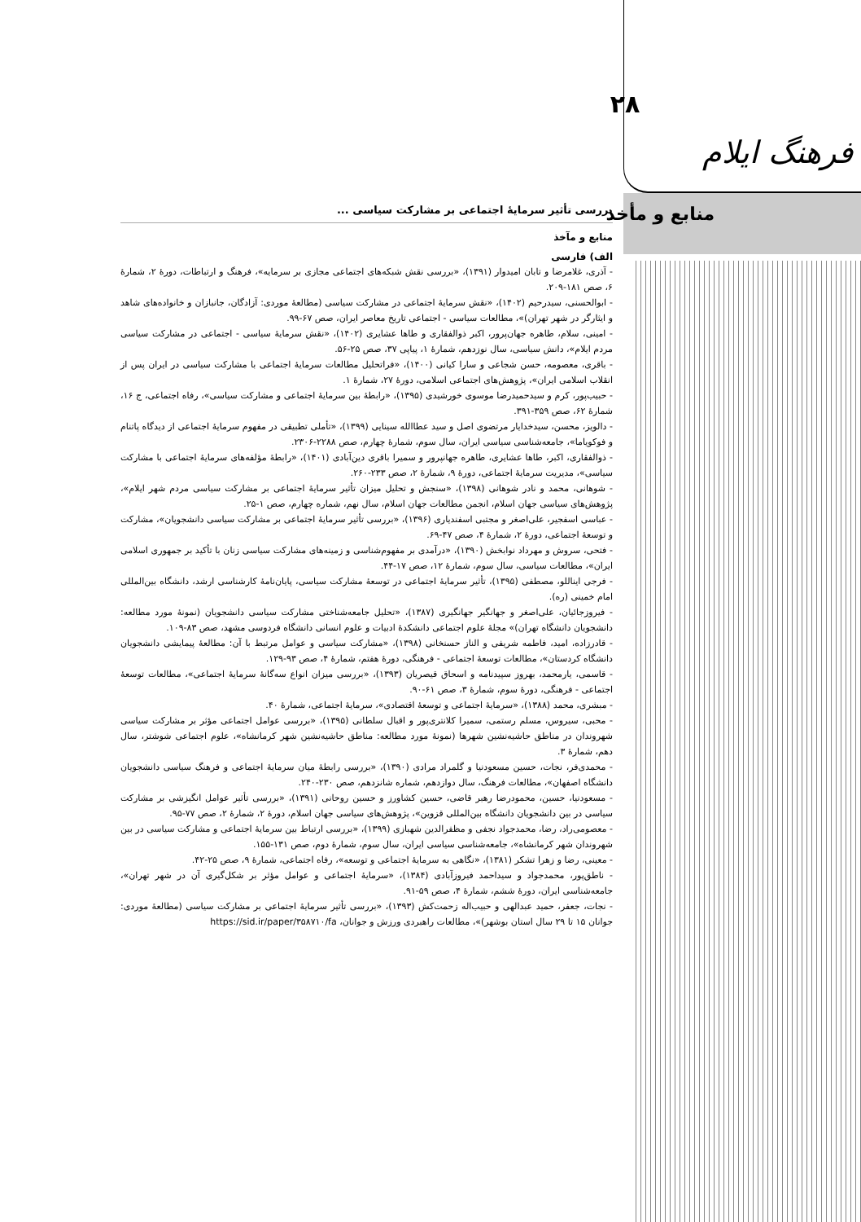بررسی تأثیر سرمایۀ اجتماعی بر مشارکت سیاسی ...
منابع و مآخذ
الف) فارسی
- آذری، غلامرضا و تابان امیدوار (۱۳۹۱)، «بررسی نقش شبکه‌های اجتماعی مجازی بر سرمایه»، فرهنگ و ارتباطات، دورۀ ۲، شمارۀ ۶، صص ۱۸۱-۲۰۹.
- ابوالحسنی، سیدرحیم (۱۴۰۲)، «نقش سرمایۀ اجتماعی در مشارکت سیاسی (مطالعۀ موردی: آزادگان، جانبازان و خانواده‌های شاهد و ایثارگر در شهر تهران)»، مطالعات سیاسی - اجتماعی تاریخ معاصر ایران، صص ۶۷-۹۹.
- امینی، سلام، طاهره جهان‌پرور، اکبر ذوالفقاری و طاها عشایری (۱۴۰۲)، «نقش سرمایۀ سیاسی - اجتماعی در مشارکت سیاسی مردم ایلام»، دانش سیاسی، سال نوزدهم، شمارۀ ۱، پیاپی ۳۷، صص ۲۵-۵۶.
- باقری، معصومه، حسن شجاعی و سارا کیانی (۱۴۰۰)، «فراتحلیل مطالعات سرمایۀ اجتماعی با مشارکت سیاسی در ایران پس از انقلاب اسلامی ایران»، پژوهش‌های اجتماعی اسلامی، دورۀ ۲۷، شمارۀ ۱.
- حبیب‌پور، کرم و سیدحمیدرضا موسوی خورشیدی (۱۳۹۵)، «رابطۀ بین سرمایۀ اجتماعی و مشارکت سیاسی»، رفاه اجتماعی، ج ۱۶، شمارۀ ۶۲، صص ۳۵۹-۳۹۱.
- دالویز، محسن، سیدخدایار مرتضوی اصل و سید عطاالله سینایی (۱۳۹۹)، «تأملی تطبیقی در مفهوم سرمایۀ اجتماعی از دیدگاه پاتنام و فوکویاما»، جامعه‌شناسی سیاسی ایران، سال سوم، شمارۀ چهارم، صص ۲۲۸۸-۲۳۰۶.
- ذوالفقاری، اکبر، طاها عشایری، طاهره جهانپرور و سمیرا باقری دین‌آبادی (۱۴۰۱)، «رابطۀ مؤلفه‌های سرمایۀ اجتماعی با مشارکت سیاسی»، مدیریت سرمایۀ اجتماعی، دورۀ ۹، شمارۀ ۲، صص ۲۳۳-۲۶۰.
- شوهانی، محمد و نادر شوهانی (۱۳۹۸)، «سنجش و تحلیل میزان تأثیر سرمایۀ اجتماعی بر مشارکت سیاسی مردم شهر ایلام»، پژوهش‌های سیاسی جهان اسلام، انجمن مطالعات جهان اسلام، سال نهم، شماره چهارم، صص ۱-۲۵.
- عباسی اسفجیر، علی‌اصغر و مجتبی اسفندیاری (۱۳۹۶)، «بررسی تأثیر سرمایۀ اجتماعی بر مشارکت سیاسی دانشجویان»، مشارکت و توسعۀ اجتماعی، دورۀ ۲، شمارۀ ۴، صص ۴۷-۶۹.
- فتحی، سروش و مهرداد نوابخش (۱۳۹۰)، «درآمدی بر مفهوم‌شناسی و زمینه‌های مشارکت سیاسی زنان با تأکید بر جمهوری اسلامی ایران»، مطالعات سیاسی، سال سوم، شمارۀ ۱۲، صص ۱۷-۴۴.
- فرجی ایناللو، مصطفی (۱۳۹۵)، تأثیر سرمایۀ اجتماعی در توسعۀ مشارکت سیاسی، پایان‌نامۀ کارشناسی ارشد، دانشگاه بین‌المللی امام خمینی (ره).
- فیروزجائیان، علی‌اصغر و جهانگیر جهانگیری (۱۳۸۷)، «تحلیل جامعه‌شناختی مشارکت سیاسی دانشجویان (نمونۀ مورد مطالعه: دانشجویان دانشگاه تهران)» مجلۀ علوم اجتماعی دانشکدۀ ادبیات و علوم انسانی دانشگاه فردوسی مشهد، صص ۸۳-۱۰۹.
- قادرزاده، امید، فاطمه شریفی و الناز حسنخانی (۱۳۹۸)، «مشارکت سیاسی و عوامل مرتبط با آن: مطالعۀ پیمایشی دانشجویان دانشگاه کردستان»، مطالعات توسعۀ اجتماعی - فرهنگی، دورۀ هفتم، شمارۀ ۴، صص ۹۳-۱۲۹.
- قاسمی، یارمحمد، بهروز سپیدنامه و اسحاق قیصریان (۱۳۹۳)، «بررسی میزان انواع سه‌گانۀ سرمایۀ اجتماعی»، مطالعات توسعۀ اجتماعی - فرهنگی، دورۀ سوم، شمارۀ ۳، صص ۶۱-۹۰.
- مبشری، محمد (۱۳۸۸)، «سرمایۀ اجتماعی و توسعۀ اقتصادی»، سرمایۀ اجتماعی، شمارۀ ۴۰.
- محبی، سیروس، مسلم رستمی، سمیرا کلانتری‌پور و اقبال سلطانی (۱۳۹۵)، «بررسی عوامل اجتماعی مؤثر بر مشارکت سیاسی شهروندان در مناطق حاشیه‌نشین شهرها (نمونۀ مورد مطالعه: مناطق حاشیه‌نشین شهر کرمانشاه»، علوم اجتماعی شوشتر، سال دهم، شمارۀ ۳.
- محمدی‌فر، نجات، حسین مسعودنیا و گلمراد مرادی (۱۳۹۰)، «بررسی رابطۀ میان سرمایۀ اجتماعی و فرهنگ سیاسی دانشجویان دانشگاه اصفهان»، مطالعات فرهنگ، سال دوازدهم، شماره شانزدهم، صص ۲۳۰-۲۴۰.
- مسعودنیا، حسین، محمودرضا رهبر قاضی، حسین کشاورز و حسین روحانی (۱۳۹۱)، «بررسی تأثیر عوامل انگیزشی بر مشارکت سیاسی در بین دانشجویان دانشگاه بین‌المللی قزوین»، پژوهش‌های سیاسی جهان اسلام، دورۀ ۲، شمارۀ ۲، صص ۷۷-۹۵.
- معصومی‌راد، رضا، محمدجواد نجفی و مظفرالدین شهبازی (۱۳۹۹)، «بررسی ارتباط بین سرمایۀ اجتماعی و مشارکت سیاسی در بین شهروندان شهر کرمانشاه»، جامعه‌شناسی سیاسی ایران، سال سوم، شمارۀ دوم، صص ۱۳۱-۱۵۵.
- معینی، رضا و زهرا تشکر (۱۳۸۱)، «نگاهی به سرمایۀ اجتماعی و توسعه»، رفاه اجتماعی، شمارۀ ۹، صص ۲۵-۴۲.
- ناطق‌پور، محمدجواد و سیداحمد فیروزآبادی (۱۳۸۴)، «سرمایۀ اجتماعی و عوامل مؤثر بر شکل‌گیری آن در شهر تهران»، جامعه‌شناسی ایران، دورۀ ششم، شمارۀ ۴، صص ۵۹-۹۱.
- نجات، جعفر، حمید عبدالهی و حبیب‌اله زحمت‌کش (۱۳۹۳)، «بررسی تأثیر سرمایۀ اجتماعی بر مشارکت سیاسی (مطالعۀ موردی: جوانان ۱۵ تا ۲۹ سال استان بوشهر)»، مطالعات راهبردی ورزش و جوانان، https://sid.ir/paper/۳۵۸۷۱۰/fa
۲۸
فرهنگ ایلام
منابع و مأخذ